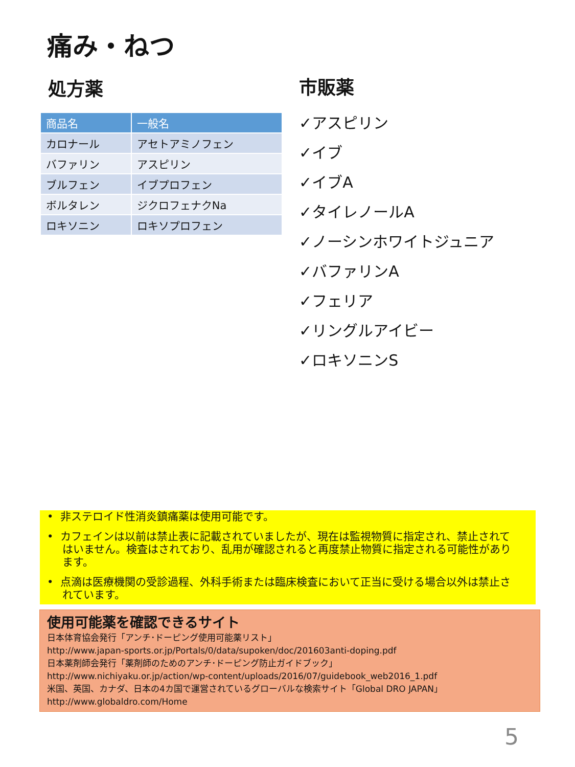痛み・ねつ
処方薬
| 商品名 | 一般名 |
| --- | --- |
| カロナール | アセトアミノフェン |
| バファリン | アスピリン |
| ブルフェン | イブプロフェン |
| ボルタレン | ジクロフェナクNa |
| ロキソニン | ロキソプロフェン |
市販薬
✓アスピリン
✓イブ
✓イブA
✓タイレノールA
✓ノーシンホワイトジュニア
✓バファリンA
✓フェリア
✓リングルアイビー
✓ロキソニンS
• 非ステロイド性消炎鎮痛薬は使用可能です。
• カフェインは以前は禁止表に記載されていましたが、現在は監視物質に指定され、禁止されてはいません。検査はされており、乱用が確認されると再度禁止物質に指定される可能性があります。
• 点滴は医療機関の受診過程、外科手術または臨床検査において正当に受ける場合以外は禁止されています。
使用可能薬を確認できるサイト
日本体育協会発行「アンチ･ドーピング使用可能薬リスト」
http://www.japan-sports.or.jp/Portals/0/data/supoken/doc/201603anti-doping.pdf
日本薬剤師会発行「薬剤師のためのアンチ･ドーピング防止ガイドブック」
http://www.nichiyaku.or.jp/action/wp-content/uploads/2016/07/guidebook_web2016_1.pdf
米国、英国、カナダ、日本の4カ国で運営されているグローバルな検索サイト「Global DRO JAPAN」
http://www.globaldro.com/Home
5